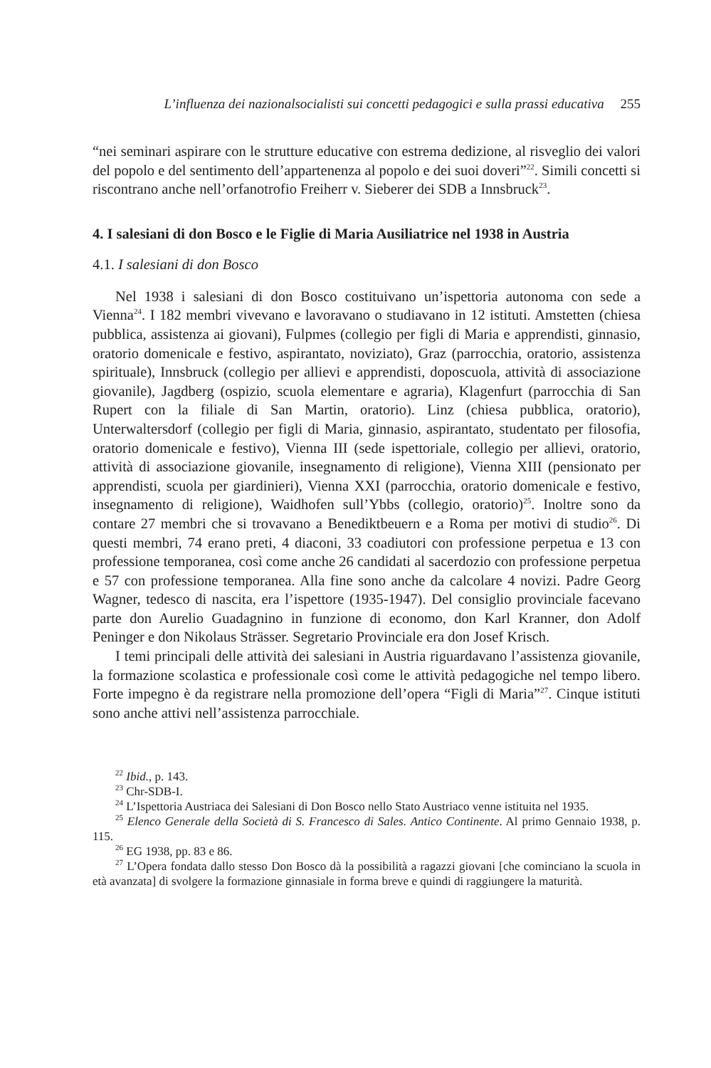L’influenza dei nazionalsocialisti sui concetti pedagogici e sulla prassi educativa 255
“nei seminari aspirare con le strutture educative con estrema dedizione, al risveglio dei valori del popolo e del sentimento dell’appartenenza al popolo e dei suoi doveri”<sup>22</sup>. Simili concetti si riscontrano anche nell’orfanotrofio Freiherr v. Sieberer dei SDB a Innsbruck<sup>23</sup>.
4. I salesiani di don Bosco e le Figlie di Maria Ausiliatrice nel 1938 in Austria
4.1. I salesiani di don Bosco
Nel 1938 i salesiani di don Bosco costituivano un’ispettoria autonoma con sede a Vienna<sup>24</sup>. I 182 membri vivevano e lavoravano o studiavano in 12 istituti. Amstetten (chiesa pubblica, assistenza ai giovani), Fulpmes (collegio per figli di Maria e apprendisti, ginnasio, oratorio domenicale e festivo, aspirantato, noviziato), Graz (parrocchia, oratorio, assistenza spirituale), Innsbruck (collegio per allievi e apprendisti, doposcuola, attività di associazione giovanile), Jagdberg (ospizio, scuola elementare e agraria), Klagenfurt (parrocchia di San Rupert con la filiale di San Martin, oratorio). Linz (chiesa pubblica, oratorio), Unterwaltersdorf (collegio per figli di Maria, ginnasio, aspirantato, studentato per filosofia, oratorio domenicale e festivo), Vienna III (sede ispettoriale, collegio per allievi, oratorio, attività di associazione giovanile, insegnamento di religione), Vienna XIII (pensionato per apprendisti, scuola per giardinieri), Vienna XXI (parrocchia, oratorio domenicale e festivo, insegnamento di religione), Waidhofen sull’Ybbs (collegio, oratorio)<sup>25</sup>. Inoltre sono da contare 27 membri che si trovavano a Benediktbeuern e a Roma per motivi di studio<sup>26</sup>. Di questi membri, 74 erano preti, 4 diaconi, 33 coadiutori con professione perpetua e 13 con professione temporanea, così come anche 26 candidati al sacerdozio con professione perpetua e 57 con professione temporanea. Alla fine sono anche da calcolare 4 novizi. Padre Georg Wagner, tedesco di nascita, era l’ispettore (1935-1947). Del consiglio provinciale facevano parte don Aurelio Guadagnino in funzione di economo, don Karl Kranner, don Adolf Peninger e don Nikolaus Strässer. Segretario Provinciale era don Josef Krisch.
I temi principali delle attività dei salesiani in Austria riguardavano l’assistenza giovanile, la formazione scolastica e professionale così come le attività pedagogiche nel tempo libero. Forte impegno è da registrare nella promozione dell’opera “Figli di Maria”<sup>27</sup>. Cinque istituti sono anche attivi nell’assistenza parrocchiale.
<sup>22</sup> Ibid., p. 143.
<sup>23</sup> Chr-SDB-I.
<sup>24</sup> L’Ispettoria Austriaca dei Salesiani di Don Bosco nello Stato Austriaco venne istituita nel 1935.
<sup>25</sup> Elenco Generale della Società di S. Francesco di Sales. Antico Continente. Al primo Gennaio 1938, p. 115.
<sup>26</sup> EG 1938, pp. 83 e 86.
<sup>27</sup> L’Opera fondata dallo stesso Don Bosco dà la possibilità a ragazzi giovani [che cominciano la scuola in età avanzata] di svolgere la formazione ginnasiale in forma breve e quindi di raggiungere la maturità.